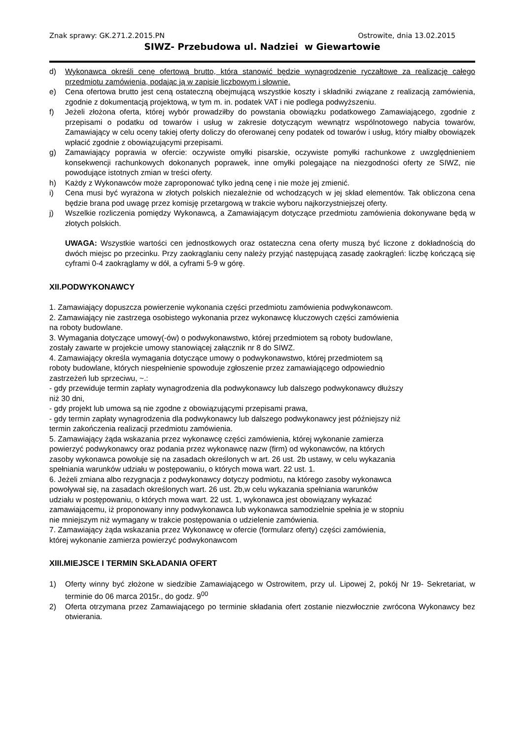Znak sprawy: GK.271.2.2015.PN Ostrowite, dnia 13.02.2015
SIWZ- Przebudowa ul. Nadziei w Giewartowie
d) Wykonawca określi cenę ofertową brutto, która stanowić będzie wynagrodzenie ryczałtowe za realizację całego przedmiotu zamówienia, podając ją w zapisie liczbowym i słownie.
e) Cena ofertowa brutto jest ceną ostateczną obejmującą wszystkie koszty i składniki związane z realizacją zamówienia, zgodnie z dokumentacją projektową, w tym m. in. podatek VAT i nie podlega podwyższeniu.
f) Jeżeli złożona oferta, której wybór prowadziłby do powstania obowiązku podatkowego Zamawiającego, zgodnie z przepisami o podatku od towarów i usług w zakresie dotyczącym wewnątrz wspólnotowego nabycia towarów, Zamawiający w celu oceny takiej oferty doliczy do oferowanej ceny podatek od towarów i usług, który miałby obowiązek wpłacić zgodnie z obowiązującymi przepisami.
g) Zamawiający poprawia w ofercie: oczywiste omyłki pisarskie, oczywiste pomyłki rachunkowe z uwzględnieniem konsekwencji rachunkowych dokonanych poprawek, inne omyłki polegające na niezgodności oferty ze SIWZ, nie powodujące istotnych zmian w treści oferty.
h) Każdy z Wykonawców może zaproponować tylko jedną cenę i nie może jej zmienić.
i) Cena musi być wyrażona w złotych polskich niezależnie od wchodzących w jej skład elementów. Tak obliczona cena będzie brana pod uwagę przez komisję przetargową w trakcie wyboru najkorzystniejszej oferty.
j) Wszelkie rozliczenia pomiędzy Wykonawcą, a Zamawiającym dotyczące przedmiotu zamówienia dokonywane będą w złotych polskich.
UWAGA: Wszystkie wartości cen jednostkowych oraz ostateczna cena oferty muszą być liczone z dokładnością do dwóch miejsc po przecinku. Przy zaokrąglaniu ceny należy przyjąć następującą zasadę zaokrągleń: liczbę kończącą się cyframi 0-4 zaokrąglamy w dół, a cyframi 5-9 w górę.
XII.PODWYKONAWCY
1. Zamawiający dopuszcza powierzenie wykonania części przedmiotu zamówienia podwykonawcom.
2. Zamawiający nie zastrzega osobistego wykonania przez wykonawcę kluczowych części zamówienia na roboty budowlane.
3. Wymagania dotyczące umowy(-ów) o podwykonawstwo, której przedmiotem są roboty budowlane, zostały zawarte w projekcie umowy stanowiącej załącznik nr 8 do SIWZ.
4. Zamawiający określa wymagania dotyczące umowy o podwykonawstwo, której przedmiotem są roboty budowlane, których niespełnienie spowoduje zgłoszenie przez zamawiającego odpowiednio zastrzeżeń lub sprzeciwu, ~.:
- gdy przewiduje termin zapłaty wynagrodzenia dla podwykonawcy lub dalszego podwykonawcy dłuższy niż 30 dni,
- gdy projekt lub umowa są nie zgodne z obowiązującymi przepisami prawa,
- gdy termin zapłaty wynagrodzenia dla podwykonawcy lub dalszego podwykonawcy jest późniejszy niż termin zakończenia realizacji przedmiotu zamówienia.
5. Zamawiający żąda wskazania przez wykonawcę części zamówienia, której wykonanie zamierza powierzyć podwykonawcy oraz podania przez wykonawcę nazw (firm) od wykonawców, na których zasoby wykonawca powołuje się na zasadach określonych w art. 26 ust. 2b ustawy, w celu wykazania spełniania warunków udziału w postępowaniu, o których mowa wart. 22 ust. 1.
6. Jeżeli zmiana albo rezygnacja z podwykonawcy dotyczy podmiotu, na którego zasoby wykonawca powoływał się, na zasadach określonych wart. 26 ust. 2b,w celu wykazania spełniania warunków udziału w postępowaniu, o których mowa wart. 22 ust. 1, wykonawca jest obowiązany wykazać zamawiającemu, iż proponowany inny podwykonawca lub wykonawca samodzielnie spełnia je w stopniu nie mniejszym niż wymagany w trakcie postępowania o udzielenie zamówienia.
7. Zamawiający żąda wskazania przez Wykonawcę w ofercie (formularz oferty) części zamówienia, której wykonanie zamierza powierzyć podwykonawcom
XIII.MIEJSCE I TERMIN SKŁADANIA OFERT
1) Oferty winny być złożone w siedzibie Zamawiającego w Ostrowitem, przy ul. Lipowej 2, pokój Nr 19- Sekretariat, w terminie do 06 marca 2015r., do godz. 9<sup>00</sup>
2) Oferta otrzymana przez Zamawiającego po terminie składania ofert zostanie niezwłocznie zwrócona Wykonawcy bez otwierania.